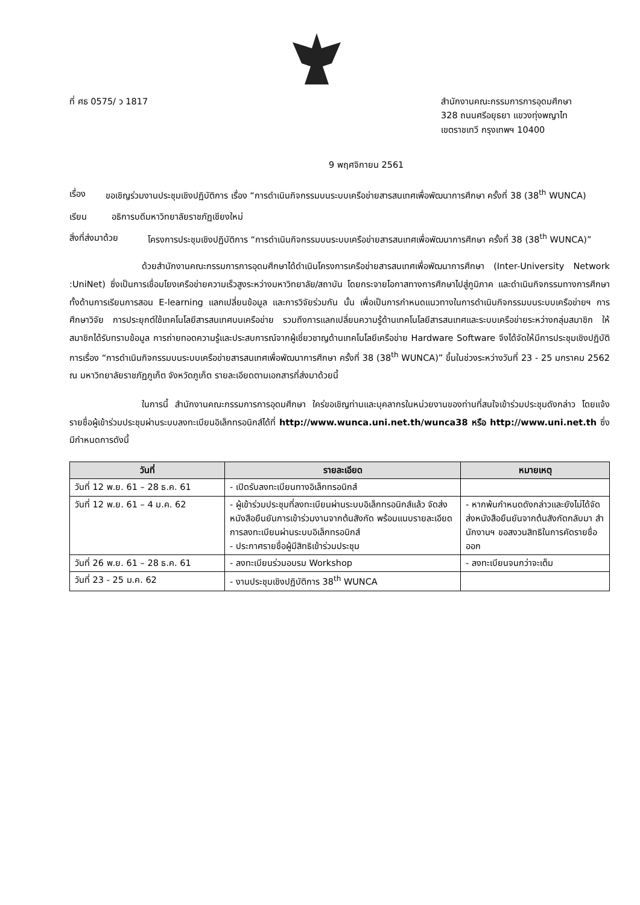ที่ ศธ 0575/ ว 1817 สำนักงานคณะกรรมการการอุดมศึกษา
328 ถนนศรีอยุธยา แขวงทุ่งพญาไท
เขตราชเทวี กรุงเทพฯ 10400
9 พฤศจิกายน 2561
เรื่อง ขอเชิญร่วมงานประชุมเชิงปฏิบัติการ เรื่อง “การดำเนินกิจกรรมบนระบบเครือข่ายสารสนเทศเพื่อพัฒนาการศึกษา ครั้งที่ 38 (38<sup>th</sup> WUNCA)
เรียน อธิการบดีมหาวิทยาลัยราชภัฏเชียงใหม่
สิ่งที่ส่งมาด้วย โครงการประชุมเชิงปฏิบัติการ “การดำเนินกิจกรรมบนระบบเครือข่ายสารสนเทศเพื่อพัฒนาการศึกษา ครั้งที่ 38 (38<sup>th</sup> WUNCA)”
ด้วยสำนักงานคณะกรรมการการอุดมศึกษาได้ดำเนินโครงการเครือข่ายสารสนเทศเพื่อพัฒนาการศึกษา (Inter-University Network :UniNet) ซึ่งเป็นการเชื่อมโยงเครือข่ายความเร็วสูงระหว่างมหาวิทยาลัย/สถาบัน โดยกระจายโอกาสทางการศึกษาไปสู่ภูมิภาค และดำเนินกิจกรรมทางการศึกษาทั้งด้านการเรียนการสอน E-learning แลกเปลี่ยนข้อมูล และการวิจัยร่วมกัน นั้น เพื่อเป็นการกำหนดแนวทางในการดำเนินกิจกรรมบนระบบเครือข่ายฯ การศึกษาวิจัย การประยุกต์ใช้เทคโนโลยีสารสนเทศบนเครือข่าย รวมถึงการแลกเปลี่ยนความรู้ด้านเทคโนโลยีสารสนเทศและระบบเครือข่ายระหว่างกลุ่มสมาชิก ให้สมาชิกได้รับทราบข้อมูล การถ่ายทอดความรู้และประสบการณ์จากผู้เชี่ยวชาญด้านเทคโนโลยีเครือข่าย Hardware Software จึงได้จัดให้มีการประชุมเชิงปฏิบัติการเรื่อง “การดำเนินกิจกรรมบนระบบเครือข่ายสารสนเทศเพื่อพัฒนาการศึกษา ครั้งที่ 38 (38<sup>th</sup> WUNCA)” ขึ้นในช่วงระหว่างวันที่ 23 - 25 มกราคม 2562 ณ มหาวิทยาลัยราชภัฏภูเก็ต จังหวัดภูเก็ต รายละเอียดตามเอกสารที่ส่งมาด้วยนี้
ในการนี้ สำนักงานคณะกรรมการการอุดมศึกษา ใคร่ขอเชิญท่านและบุคลากรในหน่วยงานของท่านที่สนใจเข้าร่วมประชุมดังกล่าว โดยแจ้งรายชื่อผู้เข้าร่วมประชุมผ่านระบบลงทะเบียนอิเล็กทรอนิกส์ได้ที่ http://www.wunca.uni.net.th/wunca38 หรือ http://www.uni.net.th ซึ่งมีกำหนดการดังนี้
| วันที่ | รายละเอียด | หมายเหตุ |
| --- | --- | --- |
| วันที่ 12 พ.ย. 61 – 28 ธ.ค. 61 | - เปิดรับลงทะเบียนทางอิเล็กทรอนิกส์ | |
| วันที่ 12 พ.ย. 61 – 4 ม.ค. 62 | - ผู้เข้าร่วมประชุมที่ลงทะเบียนผ่านระบบอิเล็กทรอนิกส์แล้ว จัดส่งหนังสือยืนยันการเข้าร่วมงานจากต้นสังกัด พร้อมแนบรายละเอียดการลงทะเบียนผ่านระบบอิเล็กทรอนิกส์ - ประกาศรายชื่อผู้มีสิทธิเข้าร่วมประชุม | - หากพ้นกำหนดดังกล่าวและยังไม่ได้จัดส่งหนังสือยืนยันจากต้นสังกัดกลับมา สำนักงานฯ ขอสงวนสิทธิในการคัดรายชื่อออก |
| วันที่ 26 พ.ย. 61 – 28 ธ.ค. 61 | - ลงทะเบียนร่วมอบรม Workshop | - ลงทะเบียนจนกว่าจะเต็ม |
| วันที่ 23 - 25 ม.ค. 62 | - งานประชุมเชิงปฏิบัติการ 38<sup>th</sup> WUNCA | |